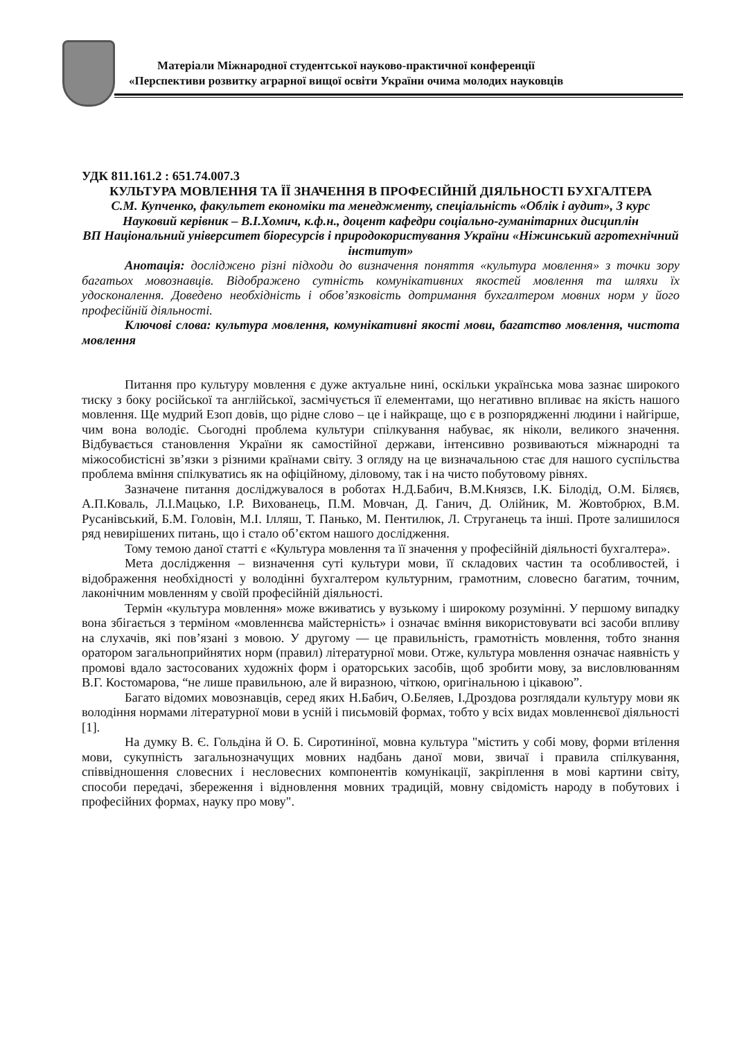Матеріали Міжнародної студентської науково-практичної конференції
«Перспективи розвитку аграрної вищої освіти України очима молодих науковців
УДК 811.161.2 : 651.74.007.3
КУЛЬТУРА МОВЛЕННЯ ТА ЇЇ ЗНАЧЕННЯ В ПРОФЕСІЙНІЙ ДІЯЛЬНОСТІ БУХГАЛТЕРА
С.М. Купченко, факультет економіки та менеджменту, спеціальність «Облік і аудит», 3 курс
Науковий керівник – В.І.Хомич, к.ф.н., доцент кафедри соціально-гуманітарних дисциплін
ВП Національний університет біоресурсів і природокористування України «Ніжинський агротехнічний інститут»
Анотація: досліджено різні підходи до визначення поняття «культура мовлення» з точки зору багатьох мовознавців. Відображено сутність комунікативних якостей мовлення та шляхи їх удосконалення. Доведено необхідність і обов’язковість дотримання бухгалтером мовних норм у його професійній діяльності.
Ключові слова: культура мовлення, комунікативні якості мови, багатство мовлення, чистота мовлення
Питання про культуру мовлення є дуже актуальне нині, оскільки українська мова зазнає широкого тиску з боку російської та англійської, засмічується її елементами, що негативно впливає на якість нашого мовлення. Ще мудрий Езоп довів, що рідне слово – це і найкраще, що є в розпорядженні людини і найгірше, чим вона володіє. Сьогодні проблема культури спілкування набуває, як ніколи, великого значення. Відбувається становлення України як самостійної держави, інтенсивно розвиваються міжнародні та міжособистісні зв’язки з різними країнами світу. З огляду на це визначальною стає для нашого суспільства проблема вміння спілкуватись як на офіційному, діловому, так і на чисто побутовому рівнях.
Зазначене питання досліджувалося в роботах Н.Д.Бабич, В.М.Князєв, І.К. Білодід, О.М. Біляєв, А.П.Коваль, Л.І.Мацько, І.Р. Вихованець, П.М. Мовчан, Д. Ганич, Д. Олійник, М. Жовтобрюх, В.М. Русанівський, Б.М. Головін, М.І. Ілляш, Т. Панько, М. Пентилюк, Л. Струганець та інші. Проте залишилося ряд невирішених питань, що і стало об’єктом нашого дослідження.
Тому темою даної статті є «Культура мовлення та її значення у професійній діяльності бухгалтера».
Мета дослідження – визначення суті культури мови, її складових частин та особливостей, і відображення необхідності у володінні бухгалтером культурним, грамотним, словесно багатим, точним, лаконічним мовленням у своїй професійній діяльності.
Термін «культура мовлення» може вживатись у вузькому і широкому розумінні. У першому випадку вона збігається з терміном «мовленнєва майстерність» і означає вміння використовувати всі засоби впливу на слухачів, які пов’язані з мовою. У другому — це правильність, грамотність мовлення, тобто знання оратором загальноприйнятих норм (правил) літературної мови. Отже, культура мовлення означає наявність у промові вдало застосованих художніх форм і ораторських засобів, щоб зробити мову, за висловлюванням В.Г. Костомарова, “не лише правильною, але й виразною, чіткою, оригінальною і цікавою”.
Багато відомих мовознавців, серед яких Н.Бабич, О.Беляев, І.Дроздова розглядали культуру мови як володіння нормами літературної мови в усній і письмовій формах, тобто у всіх видах мовленнєвої діяльності [1].
На думку В. Є. Гольдіна й О. Б. Сиротиніної, мовна культура "містить у собі мову, форми втілення мови, сукупність загальнозначущих мовних надбань даної мови, звичаї і правила спілкування, співвідношення словесних і несловесних компонентів комунікації, закріплення в мові картини світу, способи передачі, збереження і відновлення мовних традицій, мовну свідомість народу в побутових і професійних формах, науку про мову".